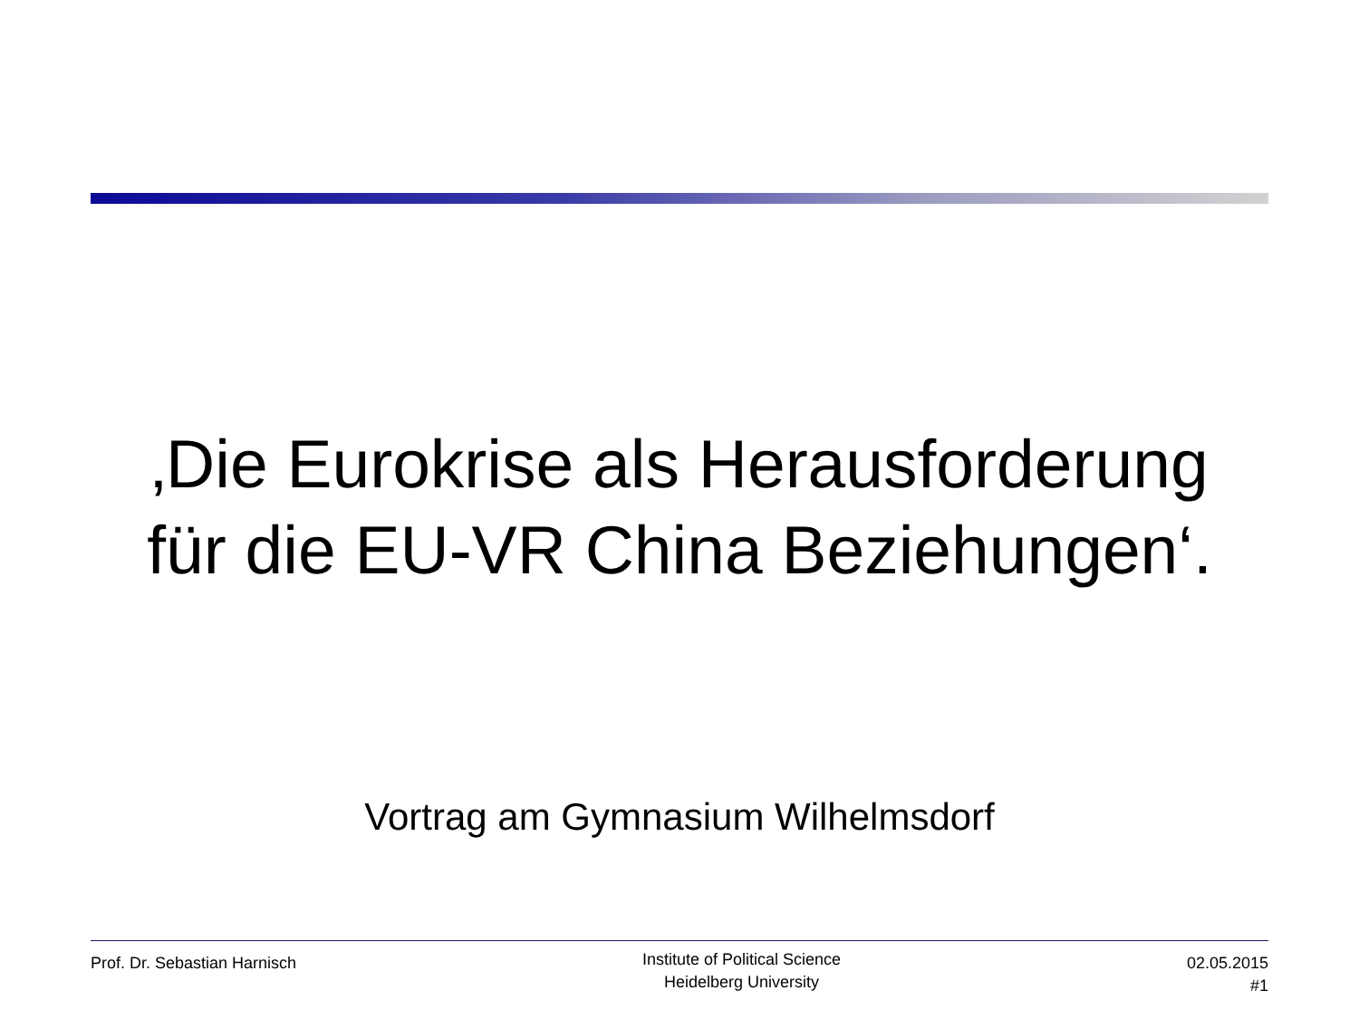‚Die Eurokrise als Herausforderung
für die EU-VR China Beziehungen‘.
Vortrag am Gymnasium Wilhelmsdorf
Prof. Dr. Sebastian Harnisch
Institute of Political Science
Heidelberg University
02.05.2015
#1